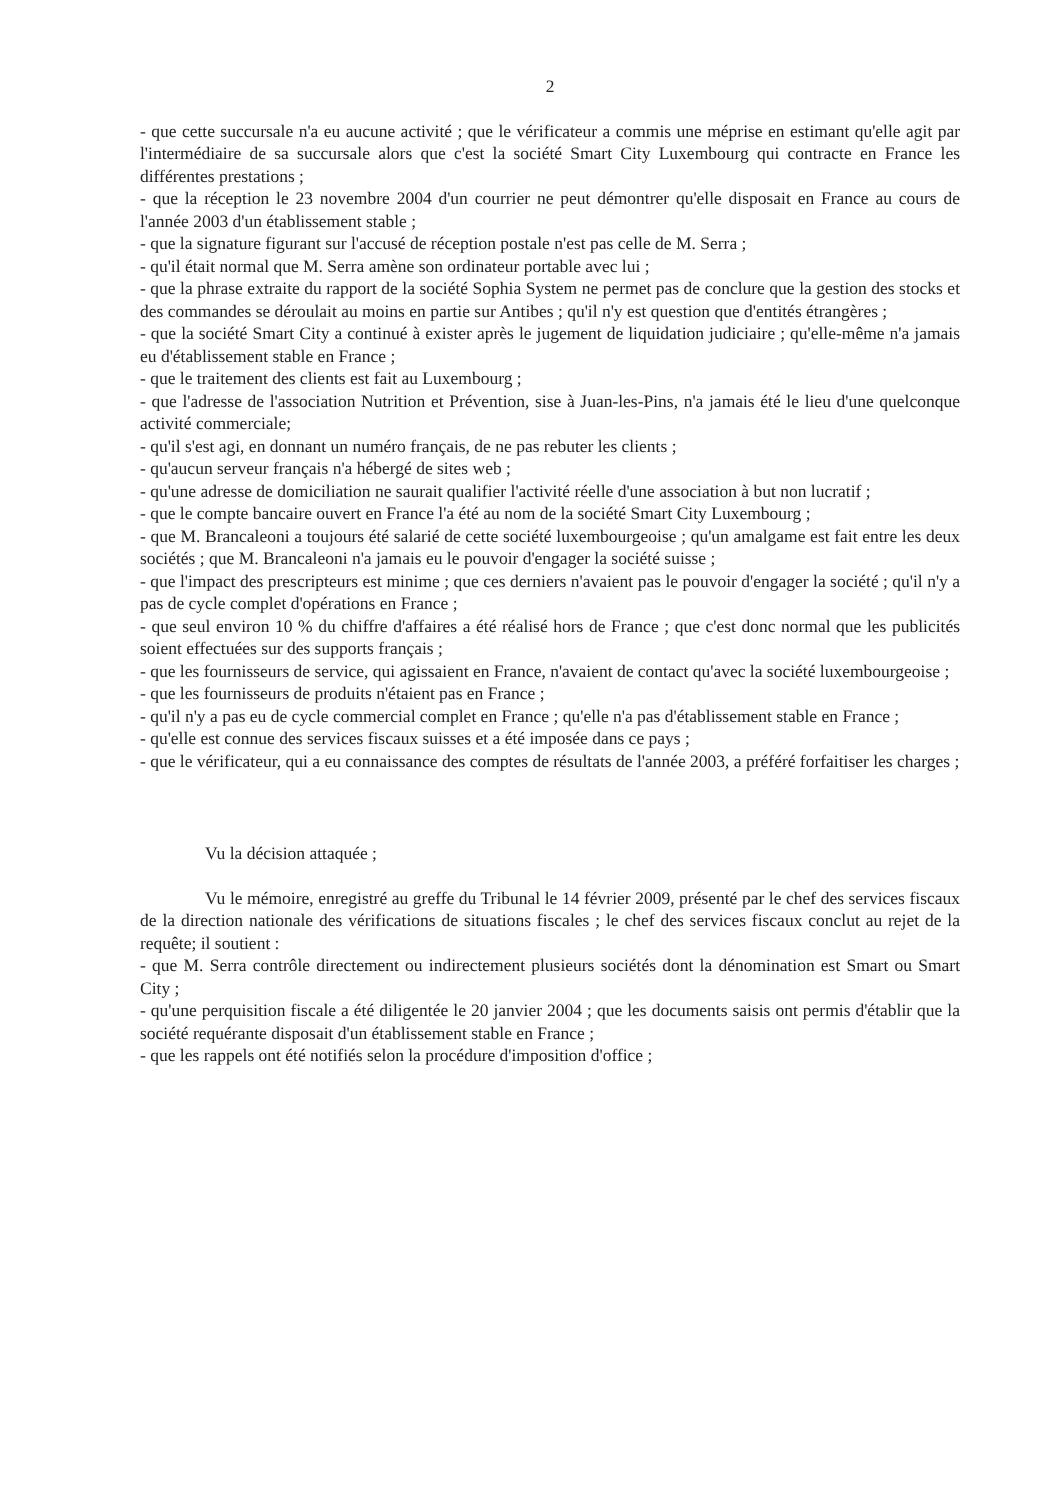2
- que cette succursale n'a eu aucune activité ; que le vérificateur a commis une méprise en estimant qu'elle agit par l'intermédiaire de sa succursale alors que c'est la société Smart City Luxembourg qui contracte en France les différentes prestations ;
- que la réception le 23 novembre 2004 d'un courrier ne peut démontrer qu'elle disposait en France au cours de l'année 2003 d'un établissement stable ;
- que la signature figurant sur l'accusé de réception postale n'est pas celle de M. Serra ;
- qu'il était normal que M. Serra amène son ordinateur portable avec lui ;
- que la phrase extraite du rapport de la société Sophia System ne permet pas de conclure que la gestion des stocks et des commandes se déroulait au moins en partie sur Antibes ; qu'il n'y est question que d'entités étrangères ;
- que la société Smart City a continué à exister après le jugement de liquidation judiciaire ; qu'elle-même n'a jamais eu d'établissement stable en France ;
- que le traitement des clients est fait au Luxembourg ;
- que l'adresse de l'association Nutrition et Prévention, sise à Juan-les-Pins, n'a jamais été le lieu d'une quelconque activité commerciale;
- qu'il s'est agi, en donnant un numéro français, de ne pas rebuter les clients ;
- qu'aucun serveur français n'a hébergé de sites web ;
- qu'une adresse de domiciliation ne saurait qualifier l'activité réelle d'une association à but non lucratif ;
- que le compte bancaire ouvert en France l'a été au nom de la société Smart City Luxembourg ;
- que M. Brancaleoni a toujours été salarié de cette société luxembourgeoise ; qu'un amalgame est fait entre les deux sociétés ; que M. Brancaleoni n'a jamais eu le pouvoir d'engager la société suisse ;
- que l'impact des prescripteurs est minime ; que ces derniers n'avaient pas le pouvoir d'engager la société ; qu'il n'y a pas de cycle complet d'opérations en France ;
- que seul environ 10 % du chiffre d'affaires a été réalisé hors de France ; que c'est donc normal que les publicités soient effectuées sur des supports français ;
- que les fournisseurs de service, qui agissaient en France, n'avaient de contact qu'avec la société luxembourgeoise ;
- que les fournisseurs de produits n'étaient pas en France ;
- qu'il n'y a pas eu de cycle commercial complet en France ; qu'elle n'a pas d'établissement stable en France ;
- qu'elle est connue des services fiscaux suisses et a été imposée dans ce pays ;
- que le vérificateur, qui a eu connaissance des comptes de résultats de l'année 2003, a préféré forfaitiser les charges ;
Vu la décision attaquée ;
Vu le mémoire, enregistré au greffe du Tribunal le 14 février 2009, présenté par le chef des services fiscaux de la direction nationale des vérifications de situations fiscales ; le chef des services fiscaux conclut au rejet de la requête; il soutient :
- que M. Serra contrôle directement ou indirectement plusieurs sociétés dont la dénomination est Smart ou Smart City ;
- qu'une perquisition fiscale a été diligentée le 20 janvier 2004 ; que les documents saisis ont permis d'établir que la société requérante disposait d'un établissement stable en France ;
- que les rappels ont été notifiés selon la procédure d'imposition d'office ;